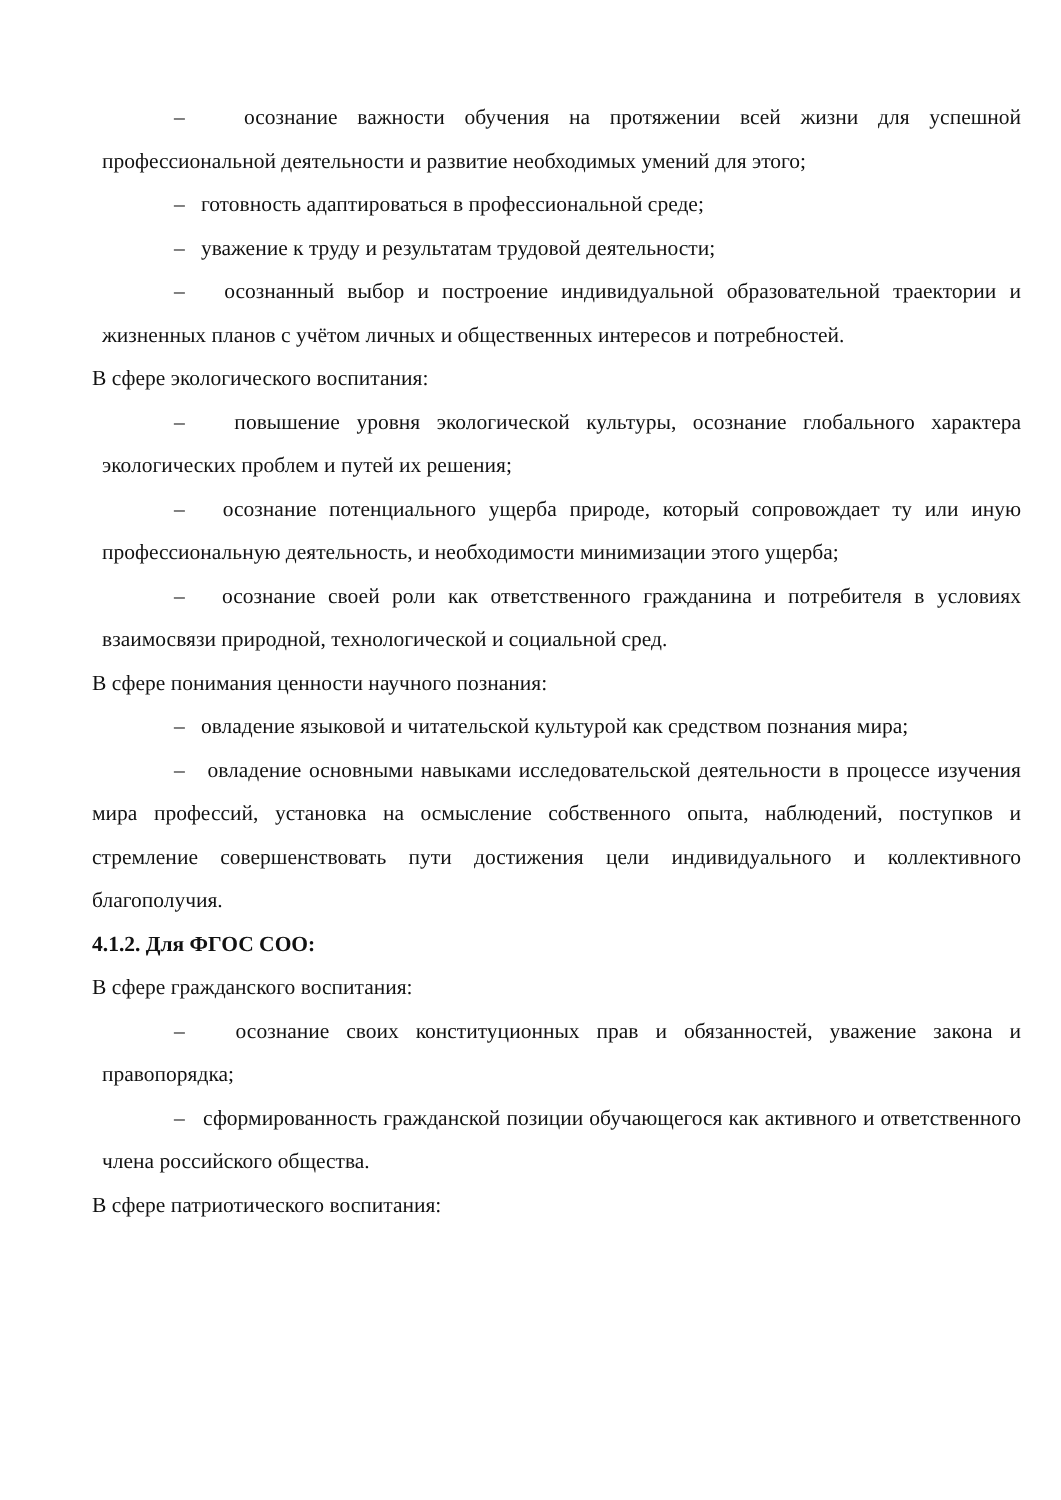– осознание важности обучения на протяжении всей жизни для успешной профессиональной деятельности и развитие необходимых умений для этого;
– готовность адаптироваться в профессиональной среде;
– уважение к труду и результатам трудовой деятельности;
– осознанный выбор и построение индивидуальной образовательной траектории и жизненных планов с учётом личных и общественных интересов и потребностей.
В сфере экологического воспитания:
– повышение уровня экологической культуры, осознание глобального характера экологических проблем и путей их решения;
– осознание потенциального ущерба природе, который сопровождает ту или иную профессиональную деятельность, и необходимости минимизации этого ущерба;
– осознание своей роли как ответственного гражданина и потребителя в условиях взаимосвязи природной, технологической и социальной сред.
В сфере понимания ценности научного познания:
– овладение языковой и читательской культурой как средством познания мира;
– овладение основными навыками исследовательской деятельности в процессе изучения мира профессий, установка на осмысление собственного опыта, наблюдений, поступков и стремление совершенствовать пути достижения цели индивидуального и коллективного благополучия.
4.1.2. Для ФГОС СОО:
В сфере гражданского воспитания:
– осознание своих конституционных прав и обязанностей, уважение закона и правопорядка;
– сформированность гражданской позиции обучающегося как активного и ответственного члена российского общества.
В сфере патриотического воспитания: